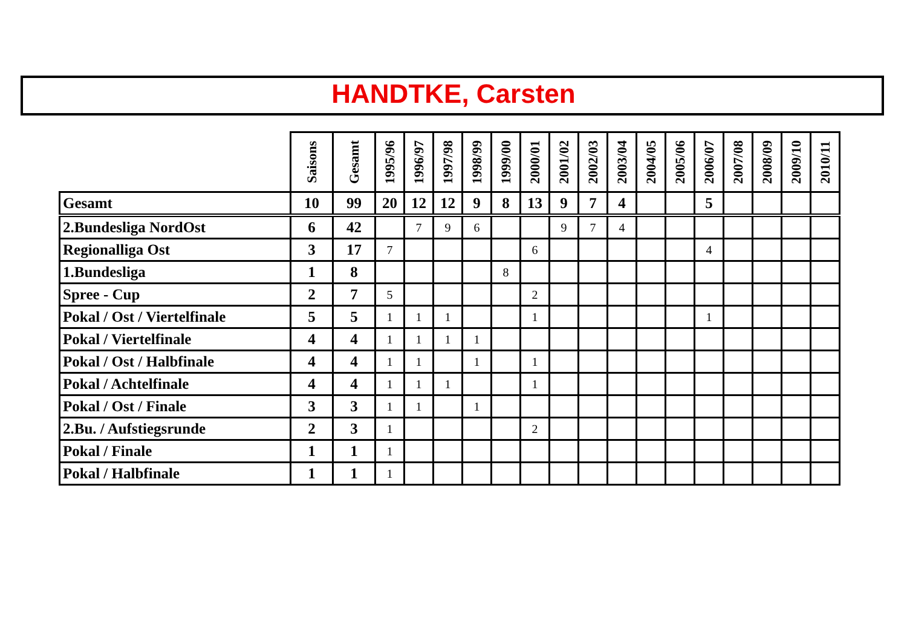HANDTKE, Carsten
| | Saisons | Gesamt | 1995/96 | 1996/97 | 1997/98 | 1998/99 | 1999/00 | 2000/01 | 2001/02 | 2002/03 | 2003/04 | 2004/05 | 2005/06 | 2006/07 | 2007/08 | 2008/09 | 2009/10 | 2010/11 |
| --- | --- | --- | --- | --- | --- | --- | --- | --- | --- | --- | --- | --- | --- | --- | --- | --- | --- | --- |
| Gesamt | 10 | 99 | 20 | 12 | 12 | 9 | 8 | 13 | 9 | 7 | 4 | | | 5 | | | | |
| 2.Bundesliga NordOst | 6 | 42 | | 7 | 9 | 6 | | | 9 | 7 | 4 | | | | | | | |
| Regionalliga Ost | 3 | 17 | 7 | | | | | 6 | | | | | | 4 | | | | |
| 1.Bundesliga | 1 | 8 | | | | | 8 | | | | | | | | | | | |
| Spree - Cup | 2 | 7 | 5 | | | | | 2 | | | | | | | | | | |
| Pokal / Ost / Viertelfinale | 5 | 5 | 1 | 1 | 1 | | | 1 | | | | | | 1 | | | | |
| Pokal / Viertelfinale | 4 | 4 | 1 | 1 | 1 | 1 | | | | | | | | | | | | |
| Pokal / Ost / Halbfinale | 4 | 4 | 1 | 1 | | 1 | | 1 | | | | | | | | | | |
| Pokal / Achtelfinale | 4 | 4 | 1 | 1 | 1 | | | 1 | | | | | | | | | | |
| Pokal / Ost / Finale | 3 | 3 | 1 | 1 | | 1 | | | | | | | | | | | | |
| 2.Bu. / Aufstiegsrunde | 2 | 3 | 1 | | | | | 2 | | | | | | | | | | |
| Pokal / Finale | 1 | 1 | 1 | | | | | | | | | | | | | | | |
| Pokal / Halbfinale | 1 | 1 | 1 | | | | | | | | | | | | | | | |